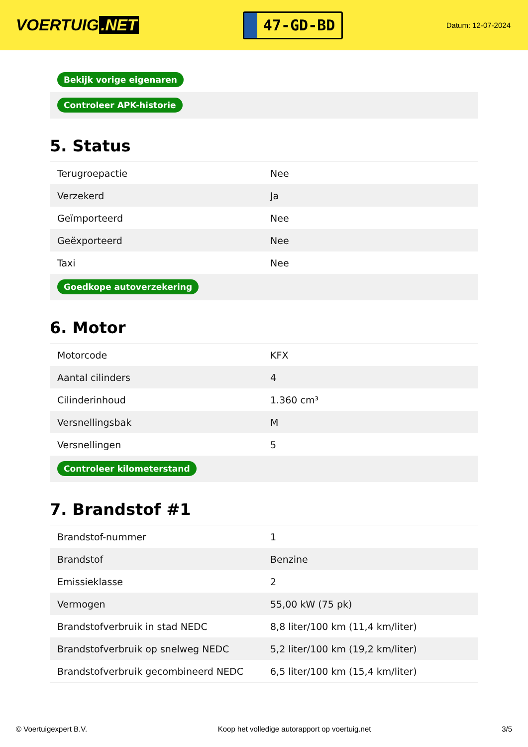VOERTUIG.NET
47-GD-BD
Datum: 12-07-2024
| Bekijk vorige eigenaren |
| Controleer APK-historie |
5. Status
| Terugroepactie | Nee |
| Verzekerd | Ja |
| Geïmporteerd | Nee |
| Geëxporteerd | Nee |
| Taxi | Nee |
| Goedkope autoverzekering | |
6. Motor
| Motorcode | KFX |
| Aantal cilinders | 4 |
| Cilinderinhoud | 1.360 cm³ |
| Versnellingsbak | M |
| Versnellingen | 5 |
| Controleer kilometerstand | |
7. Brandstof #1
| Brandstof-nummer | 1 |
| Brandstof | Benzine |
| Emissieklasse | 2 |
| Vermogen | 55,00 kW (75 pk) |
| Brandstofverbruik in stad NEDC | 8,8 liter/100 km (11,4 km/liter) |
| Brandstofverbruik op snelweg NEDC | 5,2 liter/100 km (19,2 km/liter) |
| Brandstofverbruik gecombineerd NEDC | 6,5 liter/100 km (15,4 km/liter) |
© Voertuigexpert B.V. Koop het volledige autorapport op voertuig.net 3/5